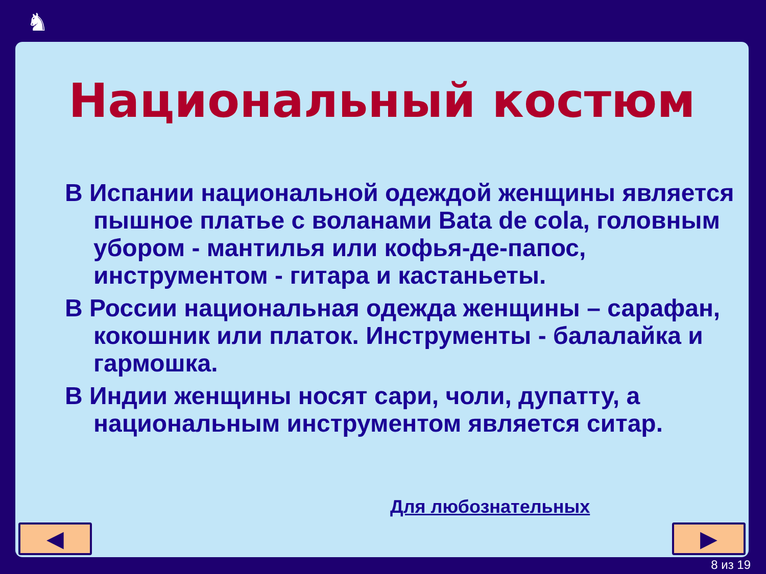♞
Национальный костюм
В Испании национальной одеждой женщины является пышное платье с воланами Bata de cola, головным убором - мантилья или кофья-де-папос, инструментом - гитара и кастаньеты.
В России национальная одежда женщины – сарафан, кокошник или платок. Инструменты - балалайка и гармошка.
В Индии женщины носят сари, чоли, дупатту, а национальным инструментом является ситар.
Для любознательных
◀ ▶
8 из 19